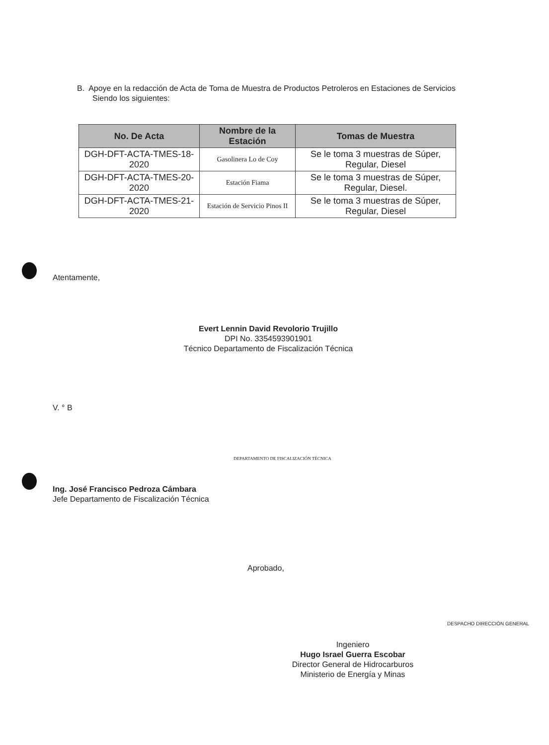B. Apoye en la redacción de Acta de Toma de Muestra de Productos Petroleros en Estaciones de Servicios
Siendo los siguientes:
| No. De Acta | Nombre de la Estación | Tomas de Muestra |
| --- | --- | --- |
| DGH-DFT-ACTA-TMES-18-2020 | Gasolinera Lo de Coy | Se le toma 3 muestras de Súper, Regular, Diesel |
| DGH-DFT-ACTA-TMES-20-2020 | Estación Fiama | Se le toma 3 muestras de Súper, Regular, Diesel. |
| DGH-DFT-ACTA-TMES-21-2020 | Estación de Servicio Pinos II | Se le toma 3 muestras de Súper, Regular, Diesel |
Atentamente,
Evert Lennin David Revolorio Trujillo
DPI No. 3354593901901
Técnico Departamento de Fiscalización Técnica
V. ° B
DEPARTAMENTO DE FISCALIZACIÓN TÉCNICA
Ing. José Francisco Pedroza Cámbara
Jefe Departamento de Fiscalización Técnica
Aprobado,
DESPACHO DIRECCIÓN GENERAL
Ingeniero
Hugo Israel Guerra Escobar
Director General de Hidrocarburos
Ministerio de Energía y Minas